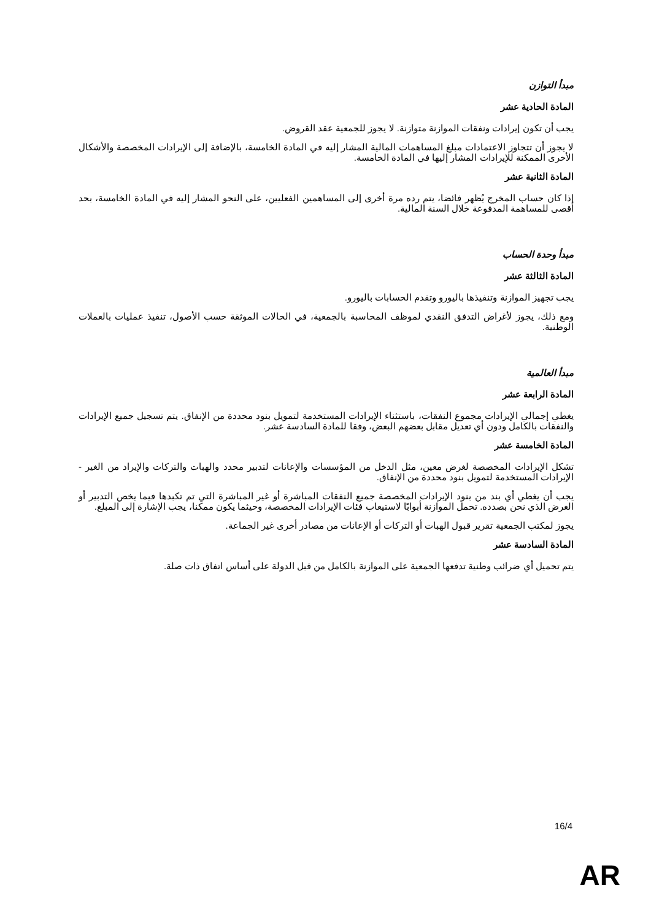مبدأ التوازن
المادة الحادية عشر
يجب أن تكون إيرادات ونفقات الموازنة متوازنة. لا يجوز للجمعية عقد القروض.
لا يجوز أن تتجاوز الاعتمادات مبلغ المساهمات المالية المشار إليه في المادة الخامسة، بالإضافة إلى الإيرادات المخصصة والأشكال الأخرى الممكنة للإيرادات المشار إليها في المادة الخامسة.
المادة الثانية عشر
إذا كان حساب المخرج يُظهر فائضا، يتم رده مرة أخرى إلى المساهمين الفعليين، على النحو المشار إليه في المادة الخامسة، بحد أقصى للمساهمة المدفوعة خلال السنة المالية.
مبدأ وحدة الحساب
المادة الثالثة عشر
يجب تجهيز الموازنة وتنفيذها باليورو وتقدم الحسابات باليورو.
ومع ذلك، يجوز لأغراض التدفق النقدي لموظف المحاسبة بالجمعية، في الحالات الموثقة حسب الأصول، تنفيذ عمليات بالعملات الوطنية.
مبدأ العالمية
المادة الرابعة عشر
يغطي إجمالي الإيرادات مجموع النفقات، باستثناء الإيرادات المستخدمة لتمويل بنود محددة من الإنفاق. يتم تسجيل جميع الإيرادات والنفقات بالكامل ودون أي تعديل مقابل بعضهم البعض، وفقا للمادة السادسة عشر.
المادة الخامسة عشر
تشكل الإيرادات المخصصة لغرض معين، مثل الدخل من المؤسسات والإعانات لتدبير محدد والهبات والتركات والإيراد من الغير - الإيرادات المستخدمة لتمويل بنود محددة من الإنفاق.
يجب أن يغطي أي بند من بنود الإيرادات المخصصة جميع النفقات المباشرة أو غير المباشرة التي تم تكبدها فيما يخص التدبير أو الغرض الذي نحن بصدده. تحمل الموازنة أبوابًا لاستيعاب فئات الإيرادات المخصصة، وحيثما يكون ممكنا، يجب الإشارة إلى المبلغ.
يجوز لمكتب الجمعية تقرير قبول الهبات أو التركات أو الإعانات من مصادر أخرى غير الجماعة.
المادة السادسة عشر
يتم تحميل أي ضرائب وطنية تدفعها الجمعية على الموازنة بالكامل من قبل الدولة على أساس اتفاق ذات صلة.
16/4
AR